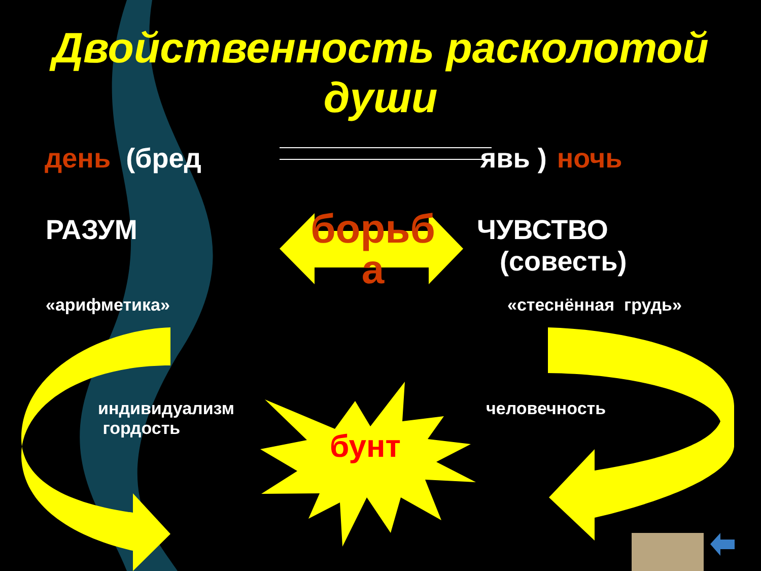Двойственность расколотой
души
день (бред явь ) ночь
РАЗУМ
борьб
а
ЧУВСТВО
(совесть)
«арифметика» «стеснённая грудь»
индивидуализм
гордость
человечность
бунт